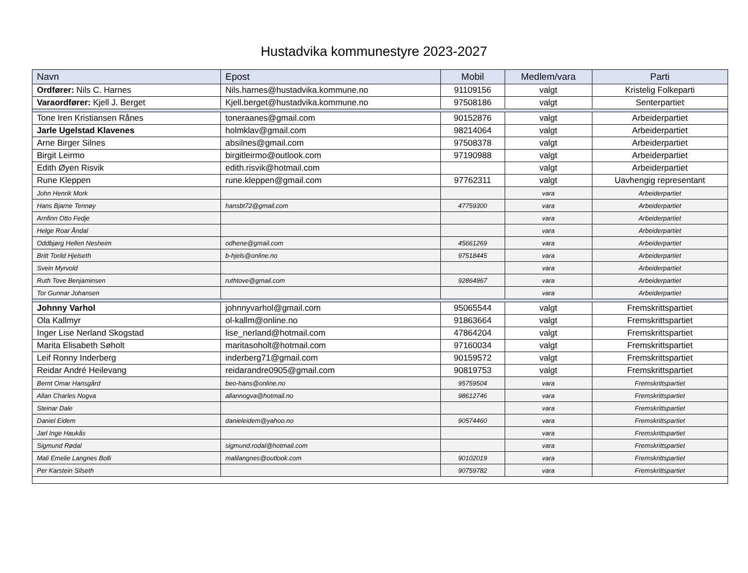Hustadvika kommunestyre 2023-2027
| Navn | Epost | Mobil | Medlem/vara | Parti |
| --- | --- | --- | --- | --- |
| Ordfører: Nils C. Harnes | Nils.harnes@hustadvika.kommune.no | 91109156 | valgt | Kristelig Folkeparti |
| Varaordfører: Kjell J. Berget | Kjell.berget@hustadvika.kommune.no | 97508186 | valgt | Senterpartiet |
| Tone Iren Kristiansen Rånes | toneraanes@gmail.com | 90152876 | valgt | Arbeiderpartiet |
| Jarle Ugelstad Klavenes | holmklav@gmail.com | 98214064 | valgt | Arbeiderpartiet |
| Arne Birger Silnes | absilnes@gmail.com | 97508378 | valgt | Arbeiderpartiet |
| Birgit Leirmo | birgitleirmo@outlook.com | 97190988 | valgt | Arbeiderpartiet |
| Edith Øyen Risvik | edith.risvik@hotmail.com | | valgt | Arbeiderpartiet |
| Rune Kleppen | rune.kleppen@gmail.com | 97762311 | valgt | Uavhengig representant |
| John Henrik Mork | | | vara | Arbeiderpartiet |
| Hans Bjarne Tennøy | hansbt72@gmail.com | 47759300 | vara | Arbeiderpartiet |
| Arnfinn Otto Fedje | | | vara | Arbeiderpartiet |
| Helge Roar Åndal | | | vara | Arbeiderpartiet |
| Oddbjørg Hellen Nesheim | odhene@gmail.com | 45661269 | vara | Arbeiderpartiet |
| Britt Torild Hjelseth | b-hjels@online.no | 97518445 | vara | Arbeiderpartiet |
| Svein Myrvold | | | vara | Arbeiderpartiet |
| Ruth Tove Benjaminsen | ruthtove@gmail.com | 92864967 | vara | Arbeiderpartiet |
| Tor Gunnar Johansen | | | vara | Arbeiderpartiet |
| Johnny Varhol | johnnyvarhol@gmail.com | 95065544 | valgt | Fremskrittspartiet |
| Ola Kallmyr | ol-kallm@online.no | 91863664 | valgt | Fremskrittspartiet |
| Inger Lise Nerland Skogstad | lise_nerland@hotmail.com | 47864204 | valgt | Fremskrittspartiet |
| Marita Elisabeth Søholt | maritasoholt@hotmail.com | 97160034 | valgt | Fremskrittspartiet |
| Leif Ronny Inderberg | inderberg71@gmail.com | 90159572 | valgt | Fremskrittspartiet |
| Reidar André Heilevang | reidarandre0905@gmail.com | 90819753 | valgt | Fremskrittspartiet |
| Bernt Omar Hansgård | beo-hans@online.no | 95759504 | vara | Fremskrittspartiet |
| Allan Charles Nogva | allannogva@hotmail.no | 98612746 | vara | Fremskrittspartiet |
| Steinar Dale | | | vara | Fremskrittspartiet |
| Daniel Eidem | danieleidem@yahoo.no | 90574460 | vara | Fremskrittspartiet |
| Jarl Inge Haukås | | | vara | Fremskrittspartiet |
| Sigmund Rødal | sigmund.rodal@hotmail.com | | vara | Fremskrittspartiet |
| Mali Emelie Langnes Bolli | malilangnes@outlook.com | 90102019 | vara | Fremskrittspartiet |
| Per Karstein Silseth | | 90759782 | vara | Fremskrittspartiet |